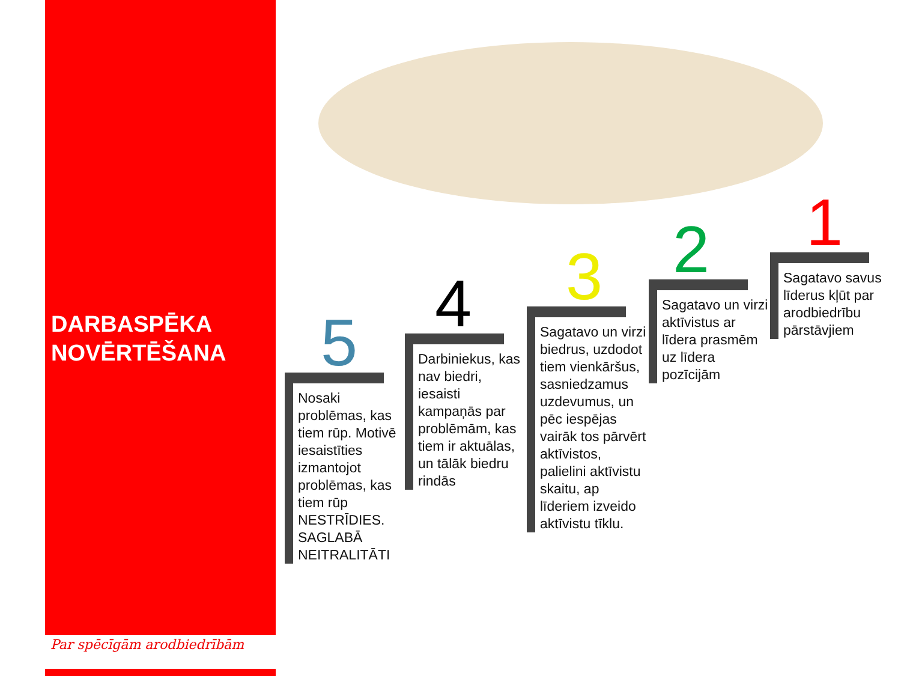DARBASPĒKA
NOVĒRTĒŠANA
Par spēcīgām arodbiedrībām
5
Nosaki problēmas, kas tiem rūp. Motivē iesaistīties izmantojot problēmas, kas tiem rūp NESTRĪDIES. SAGLABĀ NEITRALITĀTI
4
Darbiniekus, kas nav biedri, iesaisti kampaņās par problēmām, kas tiem ir aktuālas, un tālāk biedru rindās
3
Sagatavo un virzi biedrus, uzdodot tiem vienkāršus, sasniedzamus uzdevumus, un pēc iespējas vairāk tos pārvērt aktīvistos, palielini aktīvistu skaitu, ap līderiem izveido aktīvistu tīklu.
2
Sagatavo un virzi aktīvistus ar līdera prasmēm uz līdera pozīcijām
1
Sagatavo savus līderus kļūt par arodbiedrību pārstāvjiem